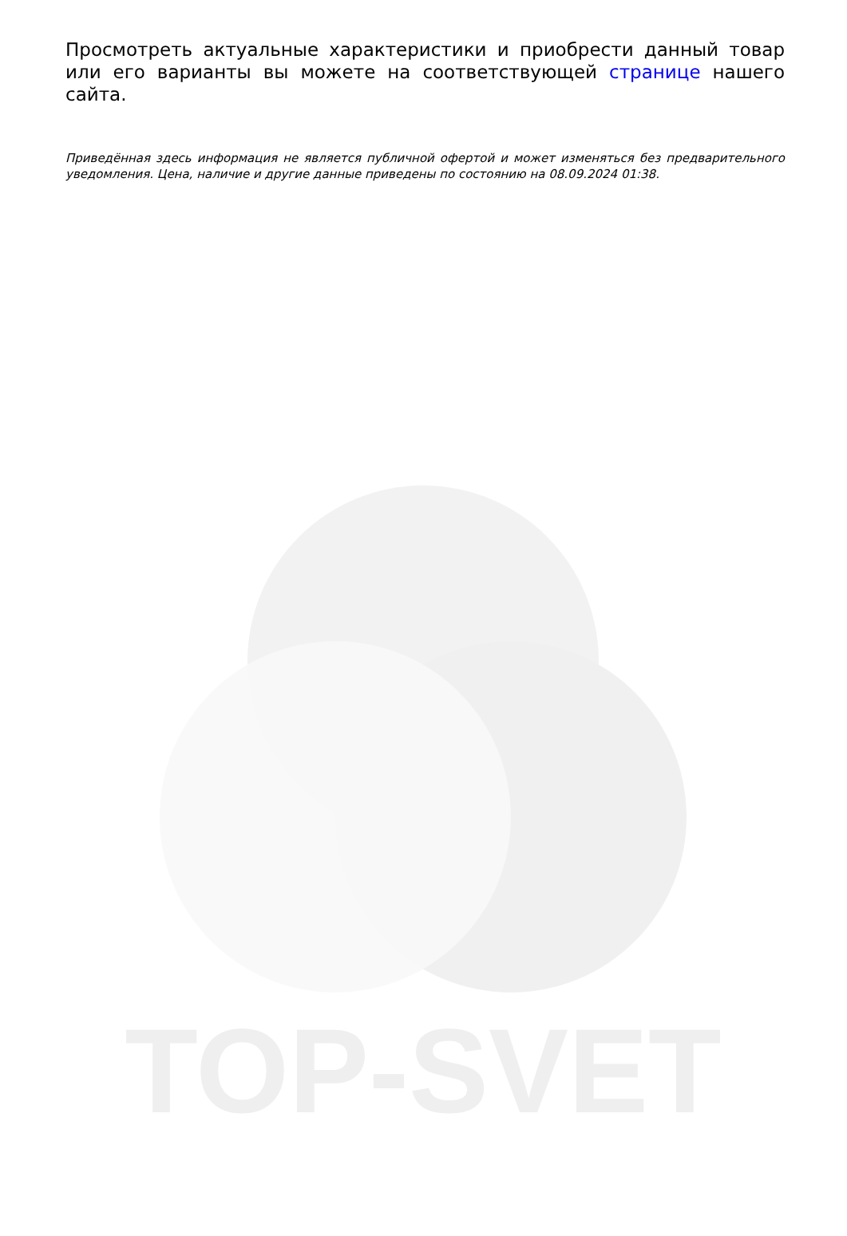TOP-SVET
Просмотреть актуальные характеристики и приобрести данный товар или его варианты вы можете на соответствующей странице нашего сайта.
Приведённая здесь информация не является публичной офертой и может изменяться без предварительного уведомления. Цена, наличие и другие данные приведены по состоянию на 08.09.2024 01:38.